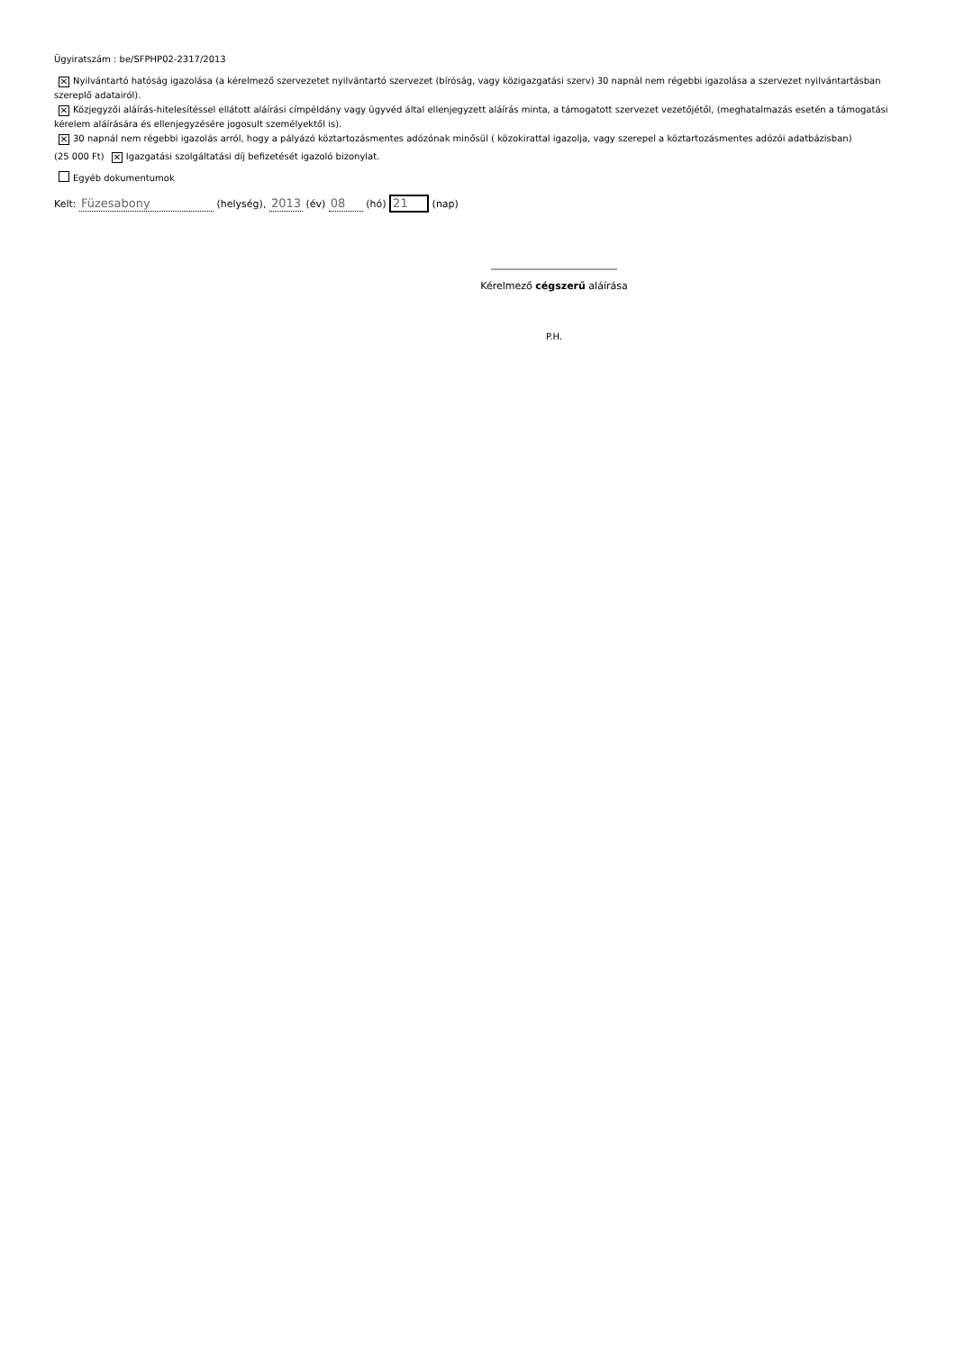Ügyiratszám : be/SFPHP02-2317/2013
✕ Nyilvántartó hatóság igazolása (a kérelmező szervezetet nyilvántartó szervezet (bíróság, vagy közigazgatási szerv) 30 napnál nem régebbi igazolása a szervezet nyilvántartásban szereplő adatairól).
✕ Közjegyzői aláírás-hitelesítéssel ellátott aláírási címpéldány vagy ügyvéd által ellenjegyzett aláírás minta, a támogatott szervezet vezetőjétől, (meghatalmazás esetén a támogatási kérelem aláírására és ellenjegyzésére jogosult személyektől is).
✕ 30 napnál nem régebbi igazolás arról, hogy a pályázó köztartozásmentes adózónak minősül ( közokirattal igazolja, vagy szerepel a köztartozásmentes adózói adatbázisban)
(25 000 Ft) ✕ Igazgatási szolgáltatási díj befizetését igazoló bizonylat.
Egyéb dokumentumok
Kelt: Füzesabony (helység), 2013 (év) 08 (hó) 21 (nap)
____________________________
Kérelmező cégszerű aláírása
P.H.